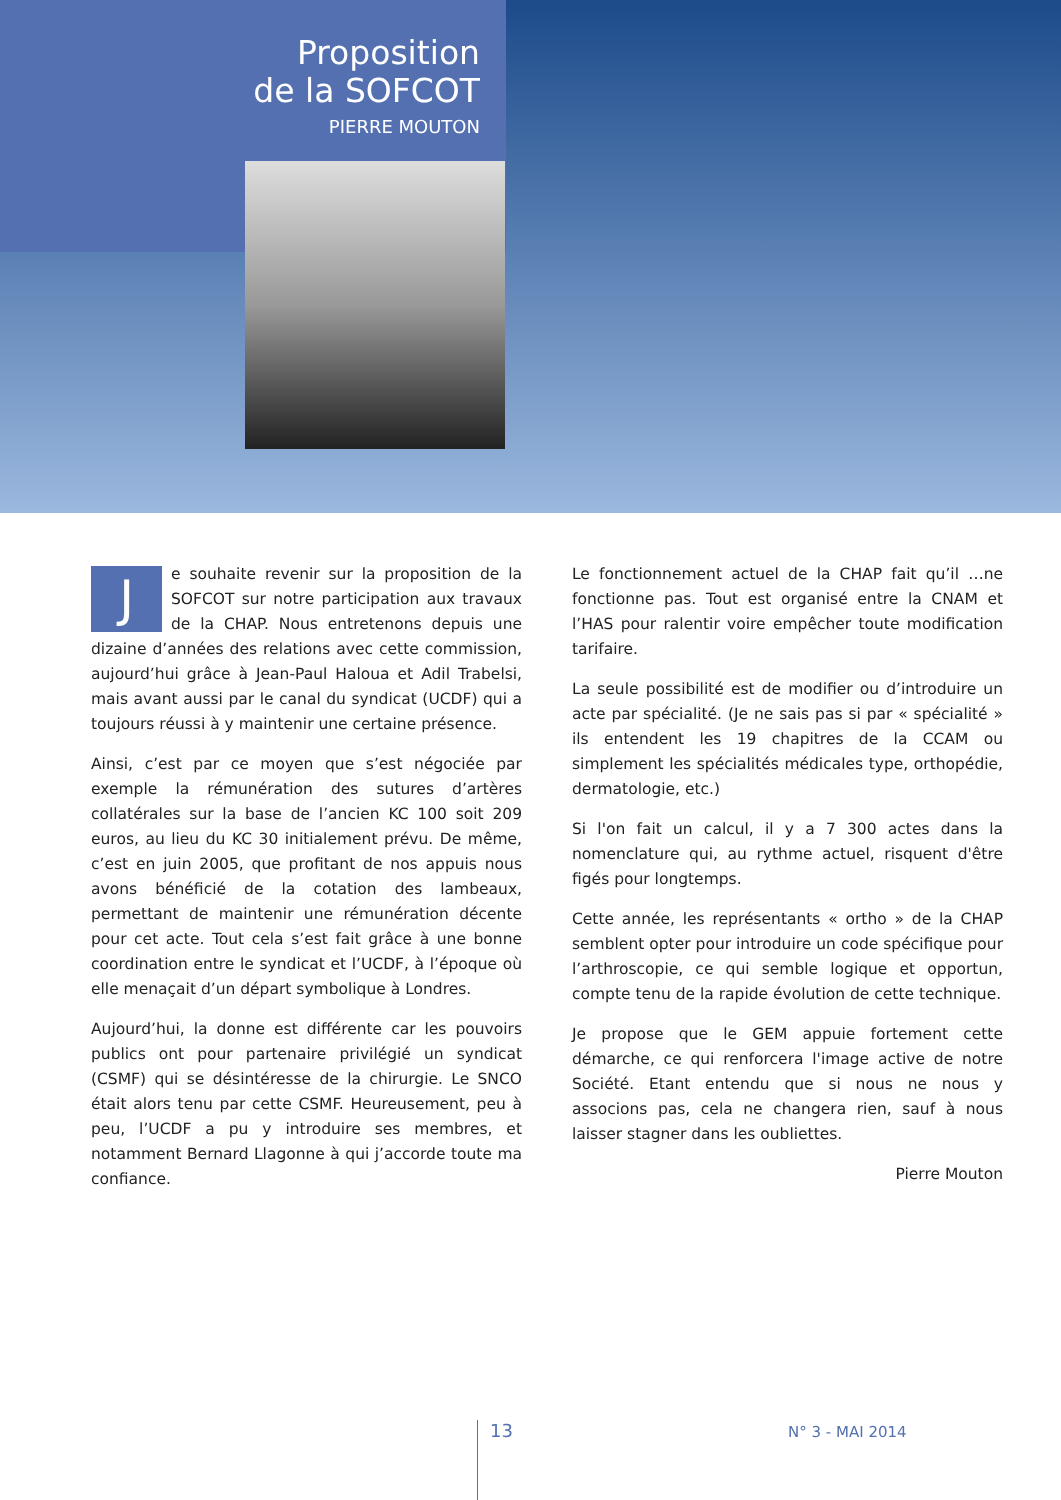Proposition
de la SOFCOT
PIERRE MOUTON
Je souhaite revenir sur la proposition de la SOFCOT sur notre participation aux travaux de la CHAP. Nous entretenons depuis une dizaine d’années des relations avec cette commission, aujourd’hui grâce à Jean-Paul Haloua et Adil Trabelsi, mais avant aussi par le canal du syndicat (UCDF) qui a toujours réussi à y maintenir une certaine présence.
Ainsi, c’est par ce moyen que s’est négociée par exemple la rémunération des sutures d’artères collatérales sur la base de l’ancien KC 100 soit 209 euros, au lieu du KC 30 initialement prévu. De même, c’est en juin 2005, que profitant de nos appuis nous avons bénéficié de la cotation des lambeaux, permettant de maintenir une rémunération décente pour cet acte. Tout cela s’est fait grâce à une bonne coordination entre le syndicat et l’UCDF, à l’époque où elle menaçait d’un départ symbolique à Londres.
Aujourd’hui, la donne est différente car les pouvoirs publics ont pour partenaire privilégié un syndicat (CSMF) qui se désintéresse de la chirurgie. Le SNCO était alors tenu par cette CSMF. Heureusement, peu à peu, l’UCDF a pu y introduire ses membres, et notamment Bernard Llagonne à qui j’accorde toute ma confiance.
Le fonctionnement actuel de la CHAP fait qu’il …ne fonctionne pas. Tout est organisé entre la CNAM et l’HAS pour ralentir voire empêcher toute modification tarifaire.
La seule possibilité est de modifier ou d’introduire un acte par spécialité. (Je ne sais pas si par « spécialité » ils entendent les 19 chapitres de la CCAM ou simplement les spécialités médicales type, orthopédie, dermatologie, etc.)
Si l'on fait un calcul, il y a 7 300 actes dans la nomenclature qui, au rythme actuel, risquent d'être figés pour longtemps.
Cette année, les représentants « ortho » de la CHAP semblent opter pour introduire un code spécifique pour l’arthroscopie, ce qui semble logique et opportun, compte tenu de la rapide évolution de cette technique.
Je propose que le GEM appuie fortement cette démarche, ce qui renforcera l'image active de notre Société. Etant entendu que si nous ne nous y associons pas, cela ne changera rien, sauf à nous laisser stagner dans les oubliettes.
Pierre Mouton
13 N° 3 - MAI 2014